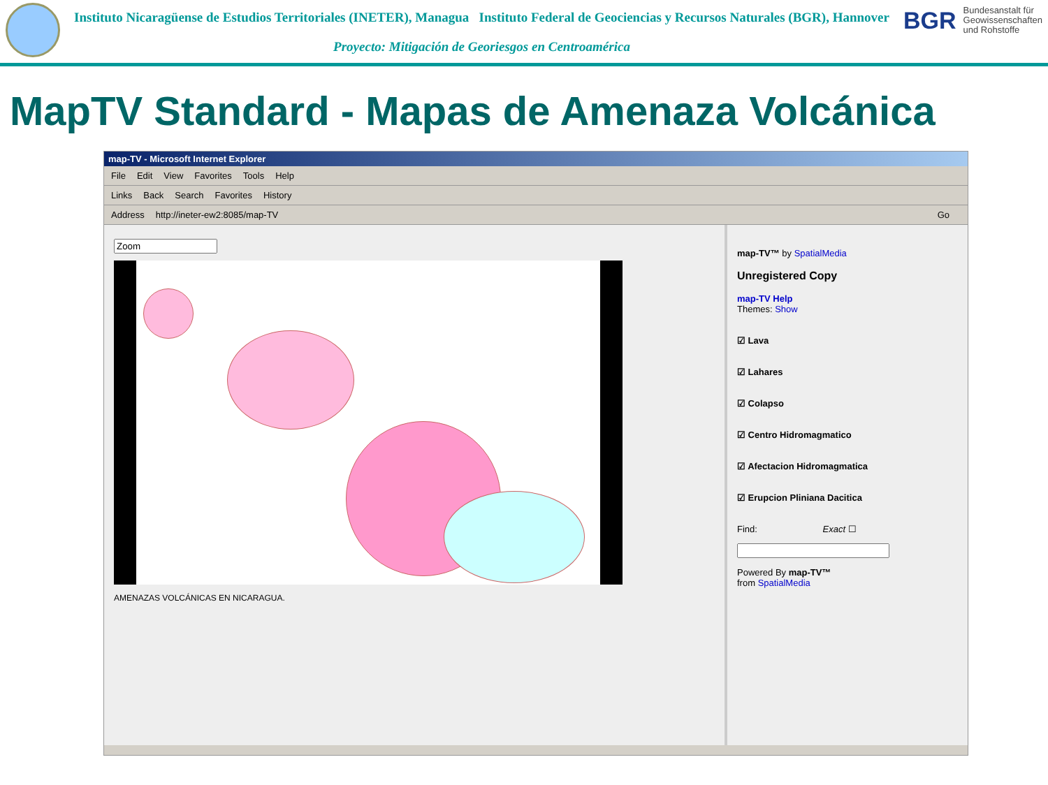Instituto Nicaragüense de Estudios Territoriales (INETER), Managua Instituto Federal de Geociencias y Recursos Naturales (BGR), Hannover
Proyecto: Mitigación de Georiesgos en Centroamérica
BGR Bundesanstalt für
Geowissenschaften
und Rohstoffe
MapTV Standard - Mapas de Amenaza Volcánica
map-TV - Microsoft Internet Explorer
File Edit View Favorites Tools Help
Links Back Search Favorites History
Address http://ineter-ew2:8085/map-TV Go
AMENAZAS VOLCÁNICAS EN NICARAGUA. map-TV™ by SpatialMedia
Unregistered Copy
map-TV Help
Themes: Show
☑ Lava
☑ Lahares
☑ Colapso
☑ Centro Hidromagmatico
☑ Afectacion Hidromagmatica
☑ Erupcion Pliniana Dacitica
Find: Exact ☐
Powered By map-TV™
from SpatialMedia